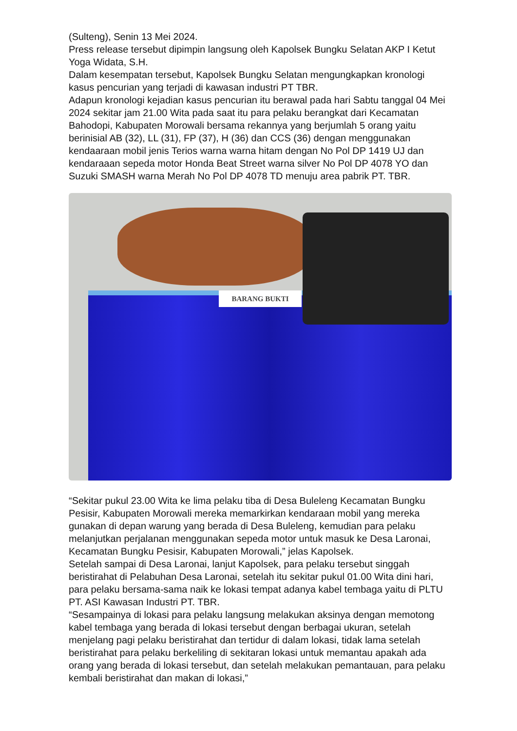(Sulteng), Senin 13 Mei 2024.
Press release tersebut dipimpin langsung oleh Kapolsek Bungku Selatan AKP I Ketut Yoga Widata, S.H.
Dalam kesempatan tersebut, Kapolsek Bungku Selatan mengungkapkan kronologi kasus pencurian yang terjadi di kawasan industri PT TBR.
Adapun kronologi kejadian kasus pencurian itu berawal pada hari Sabtu tanggal 04 Mei 2024 sekitar jam 21.00 Wita pada saat itu para pelaku berangkat dari Kecamatan Bahodopi, Kabupaten Morowali bersama rekannya yang berjumlah 5 orang yaitu berinisial AB (32), LL (31), FP (37), H (36) dan CCS (36) dengan menggunakan kendaaraan mobil jenis Terios warna warna hitam dengan No Pol DP 1419 UJ dan kendaraaan sepeda motor Honda Beat Street warna silver No Pol DP 4078 YO dan Suzuki SMASH warna Merah No Pol DP 4078 TD menuju area pabrik PT. TBR.
BARANG BUKTI
“Sekitar pukul 23.00 Wita ke lima pelaku tiba di Desa Buleleng Kecamatan Bungku Pesisir, Kabupaten Morowali mereka memarkirkan kendaraan mobil yang mereka gunakan di depan warung yang berada di Desa Buleleng, kemudian para pelaku melanjutkan perjalanan menggunakan sepeda motor untuk masuk ke Desa Laronai, Kecamatan Bungku Pesisir, Kabupaten Morowali,” jelas Kapolsek.
Setelah sampai di Desa Laronai, lanjut Kapolsek, para pelaku tersebut singgah beristirahat di Pelabuhan Desa Laronai, setelah itu sekitar pukul 01.00 Wita dini hari, para pelaku bersama-sama naik ke lokasi tempat adanya kabel tembaga yaitu di PLTU PT. ASI Kawasan Industri PT. TBR.
“Sesampainya di lokasi para pelaku langsung melakukan aksinya dengan memotong kabel tembaga yang berada di lokasi tersebut dengan berbagai ukuran, setelah menjelang pagi pelaku beristirahat dan tertidur di dalam lokasi, tidak lama setelah beristirahat para pelaku berkeliling di sekitaran lokasi untuk memantau apakah ada orang yang berada di lokasi tersebut, dan setelah melakukan pemantauan, para pelaku kembali beristirahat dan makan di lokasi,”